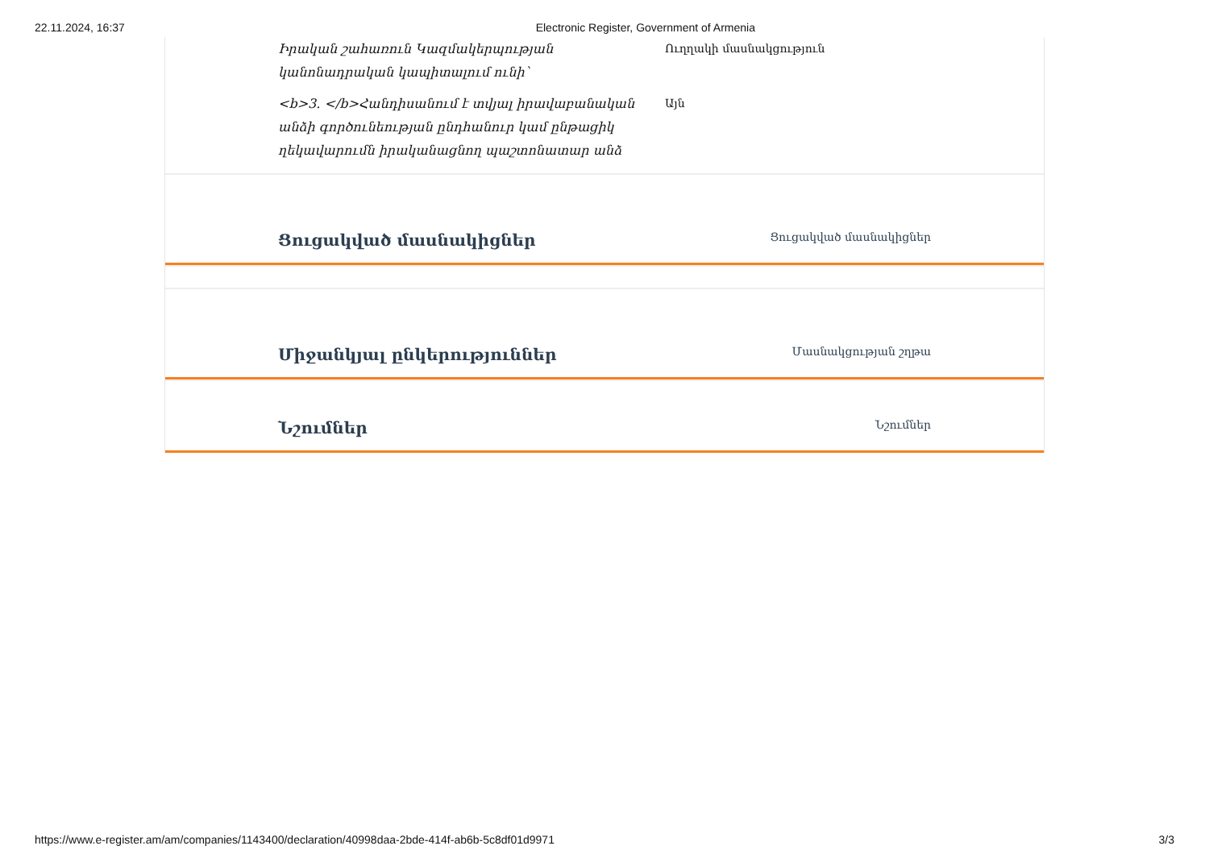22.11.2024, 16:37 Electronic Register, Government of Armenia
Իրական շահառուն Կազմակերպության կանոնադրական կապիտալում ունի՝
Ուղղակի մասնակցություն
<b>3. </b>Հանդիսանում է տվյալ իրավաբանական անձի գործունեության ընդհանուր կամ ընթացիկ ղեկավարումն իրականացնող պաշտոնատար անձ
Այն
Ցուցակված մասնակիցներ
Ցուցակված մասնակիցներ
Միջանկյալ ընկերություններ
Մասնակցության շղթա
Նշումներ
Նշումներ
https://www.e-register.am/am/companies/1143400/declaration/40998daa-2bde-414f-ab6b-5c8df01d9971 3/3